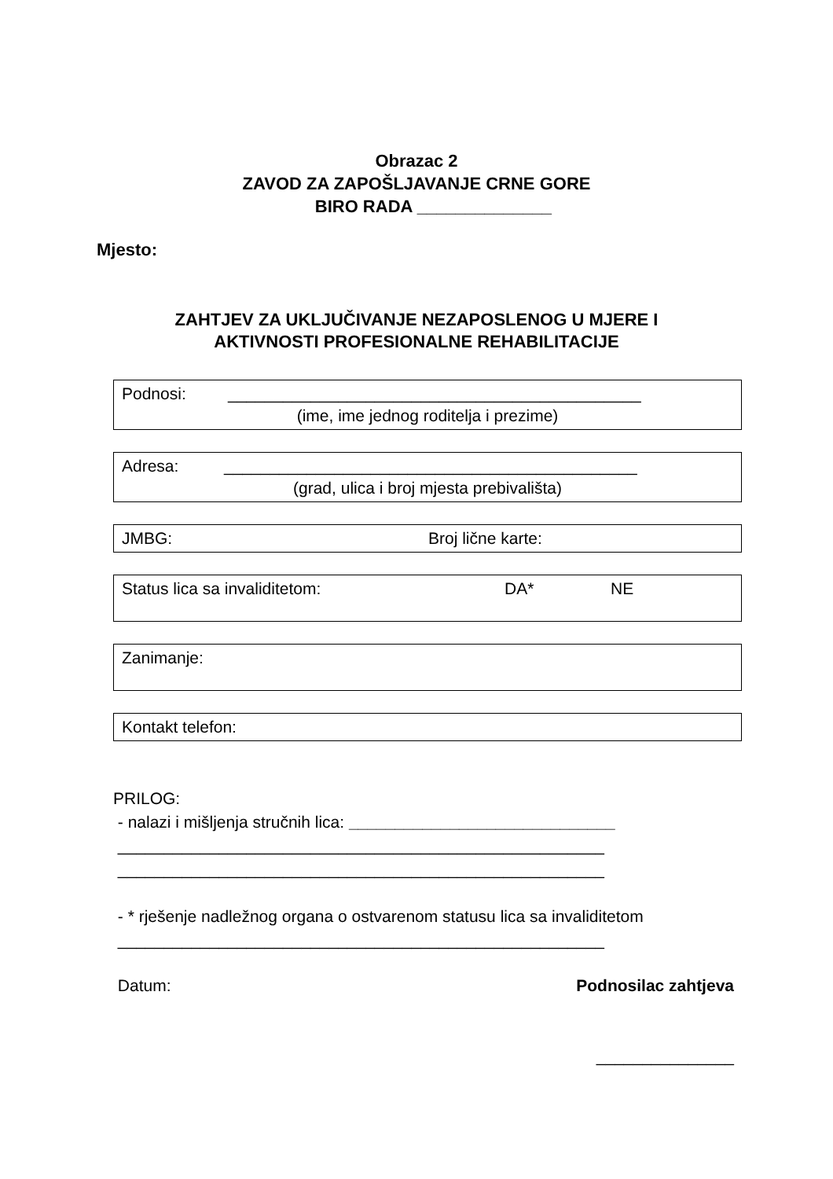Obrazac 2
ZAVOD ZA ZAPOŠLJAVANJE CRNE GORE
BIRO RADA ______________
Mjesto:
ZAHTJEV ZA UKLJUČIVANJE NEZAPOSLENOG U MJERE I
AKTIVNOSTI PROFESIONALNE REHABILITACIJE
Podnosi: _____________________________________________
(ime, ime jednog roditelja i prezime)
Adresa: _____________________________________________
(grad, ulica i broj mjesta prebivališta)
JMBG: Broj lične karte:
Status lica sa invaliditetom: DA* NE
Zanimanje:
Kontakt telefon:
PRILOG:
- nalazi i mišljenja stručnih lica: _____________________________
_____________________________________________________
_____________________________________________________
- * rješenje nadležnog organa o ostvarenom statusu lica sa invaliditetom
_____________________________________________________
Datum: Podnosilac zahtjeva
_______________